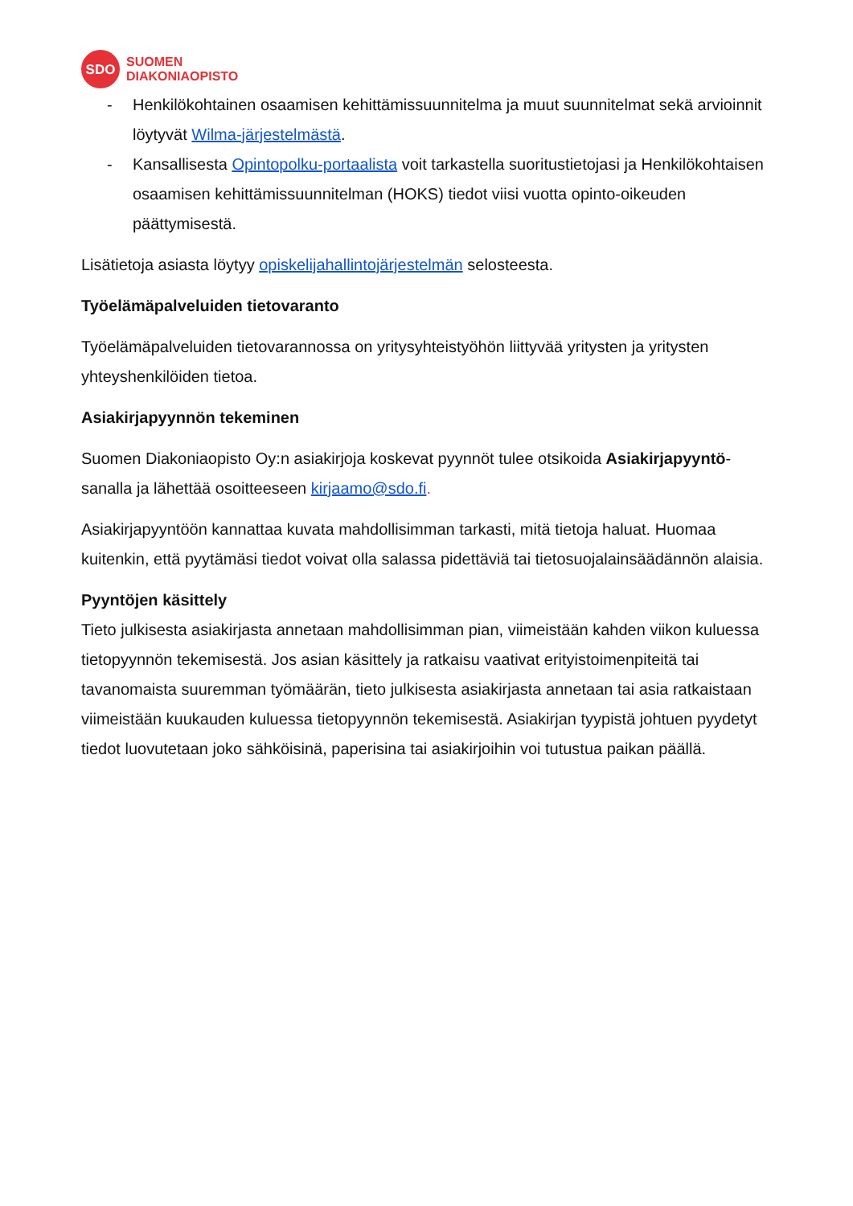SDO
SUOMEN
DIAKONIAOPISTO
- Henkilökohtainen osaamisen kehittämissuunnitelma ja muut suunnitelmat sekä arvioinnit löytyvät Wilma-järjestelmästä.
- Kansallisesta Opintopolku-portaalista voit tarkastella suoritustietojasi ja Henkilökohtaisen osaamisen kehittämissuunnitelman (HOKS) tiedot viisi vuotta opinto-oikeuden päättymisestä.
Lisätietoja asiasta löytyy opiskelijahallintojärjestelmän selosteesta.
Työelämäpalveluiden tietovaranto
Työelämäpalveluiden tietovarannossa on yritysyhteistyöhön liittyvää yritysten ja yritysten yhteyshenkilöiden tietoa.
Asiakirjapyynnön tekeminen
Suomen Diakoniaopisto Oy:n asiakirjoja koskevat pyynnöt tulee otsikoida Asiakirjapyyntö-sanalla ja lähettää osoitteeseen kirjaamo@sdo.fi.
Asiakirjapyyntöön kannattaa kuvata mahdollisimman tarkasti, mitä tietoja haluat. Huomaa kuitenkin, että pyytämäsi tiedot voivat olla salassa pidettäviä tai tietosuojalainsäädännön alaisia.
Pyyntöjen käsittely
Tieto julkisesta asiakirjasta annetaan mahdollisimman pian, viimeistään kahden viikon kuluessa tietopyynnön tekemisestä. Jos asian käsittely ja ratkaisu vaativat erityistoimenpiteitä tai tavanomaista suuremman työmäärän, tieto julkisesta asiakirjasta annetaan tai asia ratkaistaan viimeistään kuukauden kuluessa tietopyynnön tekemisestä. Asiakirjan tyypistä johtuen pyydetyt tiedot luovutetaan joko sähköisinä, paperisina tai asiakirjoihin voi tutustua paikan päällä.